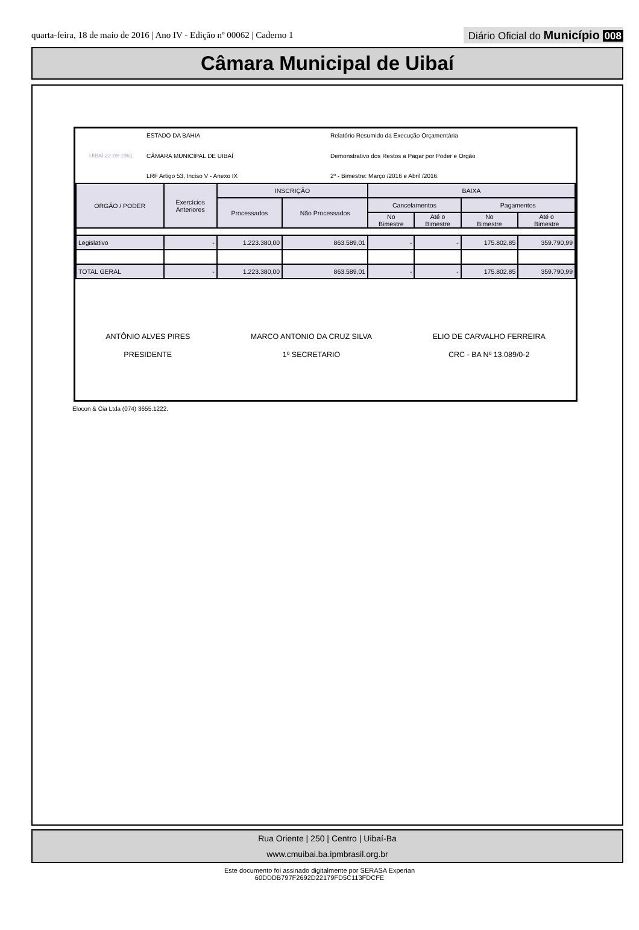quarta-feira, 18 de maio de 2016 | Ano IV - Edição nº 00062 | Caderno 1
Diário Oficial do Município 008
Câmara Municipal de Uibaí
UIBAÍ 22-09-1961
ESTADO DA BAHIA
CÂMARA MUNICIPAL DE UIBAÍ
LRF Artigo 53, Inciso V - Anexo IX
Relatório Resumido da Execução Orçamentária
Demonstrativo dos Restos a Pagar por Poder e Orgão
2º - Bimestre: Março /2016 e Abril /2016.
| ORGÃO / PODER | Exercícios Anteriores | INSCRIÇÃO | | BAIXA | | | |
| --- | --- | --- | --- | --- | --- | --- | --- |
| | | Processados | Não Processados | Cancelamentos | | Pagamentos | |
| | | | | No Bimestre | Até o Bimestre | No Bimestre | Até o Bimestre |
| Legislativo | - | 1.223.380,00 | 863.589,01 | - | - | 175.802,85 | 359.790,99 |
| TOTAL GERAL | - | 1.223.380,00 | 863.589,01 | - | - | 175.802,85 | 359.790,99 |
ANTÔNIO ALVES PIRES
PRESIDENTE
MARCO ANTONIO DA CRUZ SILVA
1º SECRETARIO
ELIO DE CARVALHO FERREIRA
CRC - BA Nº 13.089/0-2
Elocon & Cia Ltda (074) 3655.1222.
Rua Oriente | 250 | Centro | Uibaí-Ba
www.cmuibai.ba.ipmbrasil.org.br
Este documento foi assinado digitalmente por SERASA Experian
60DDDB797F2692D22179FD5C113FDCFE